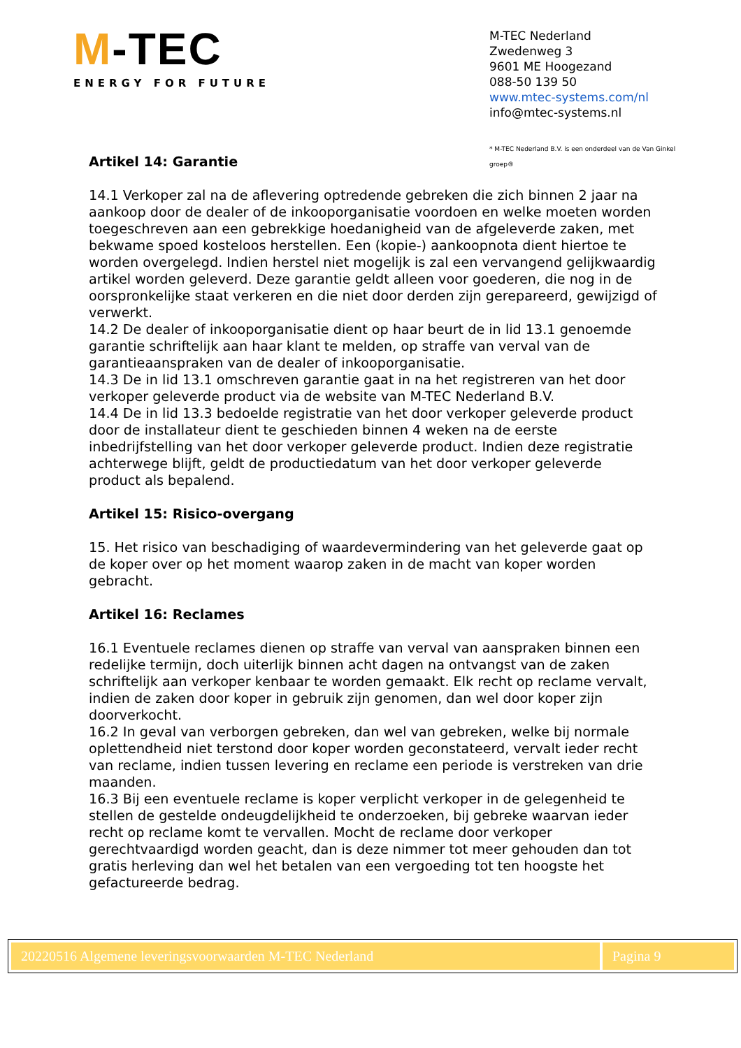M-TEC
ENERGY FOR FUTURE
M-TEC Nederland
Zwedenweg 3
9601 ME Hoogezand
088-50 139 50
www.mtec-systems.com/nl
info@mtec-systems.nl
* M-TEC Nederland B.V. is een onderdeel van de Van Ginkel groep®
Artikel 14: Garantie
14.1 Verkoper zal na de aflevering optredende gebreken die zich binnen 2 jaar na aankoop door de dealer of de inkooporganisatie voordoen en welke moeten worden toegeschreven aan een gebrekkige hoedanigheid van de afgeleverde zaken, met bekwame spoed kosteloos herstellen. Een (kopie-) aankoopnota dient hiertoe te worden overgelegd. Indien herstel niet mogelijk is zal een vervangend gelijkwaardig artikel worden geleverd. Deze garantie geldt alleen voor goederen, die nog in de oorspronkelijke staat verkeren en die niet door derden zijn gerepareerd, gewijzigd of verwerkt.
14.2 De dealer of inkooporganisatie dient op haar beurt de in lid 13.1 genoemde garantie schriftelijk aan haar klant te melden, op straffe van verval van de garantieaanspraken van de dealer of inkooporganisatie.
14.3 De in lid 13.1 omschreven garantie gaat in na het registreren van het door verkoper geleverde product via de website van M-TEC Nederland B.V.
14.4 De in lid 13.3 bedoelde registratie van het door verkoper geleverde product door de installateur dient te geschieden binnen 4 weken na de eerste inbedrijfstelling van het door verkoper geleverde product. Indien deze registratie achterwege blijft, geldt de productiedatum van het door verkoper geleverde product als bepalend.
Artikel 15: Risico-overgang
15. Het risico van beschadiging of waardevermindering van het geleverde gaat op de koper over op het moment waarop zaken in de macht van koper worden gebracht.
Artikel 16: Reclames
16.1 Eventuele reclames dienen op straffe van verval van aanspraken binnen een redelijke termijn, doch uiterlijk binnen acht dagen na ontvangst van de zaken schriftelijk aan verkoper kenbaar te worden gemaakt. Elk recht op reclame vervalt, indien de zaken door koper in gebruik zijn genomen, dan wel door koper zijn doorverkocht.
16.2 In geval van verborgen gebreken, dan wel van gebreken, welke bij normale oplettendheid niet terstond door koper worden geconstateerd, vervalt ieder recht van reclame, indien tussen levering en reclame een periode is verstreken van drie maanden.
16.3 Bij een eventuele reclame is koper verplicht verkoper in de gelegenheid te stellen de gestelde ondeugdelijkheid te onderzoeken, bij gebreke waarvan ieder recht op reclame komt te vervallen. Mocht de reclame door verkoper gerechtvaardigd worden geacht, dan is deze nimmer tot meer gehouden dan tot gratis herleving dan wel het betalen van een vergoeding tot ten hoogste het gefactureerde bedrag.
20220516 Algemene leveringsvoorwaarden M-TEC Nederland
Pagina 9